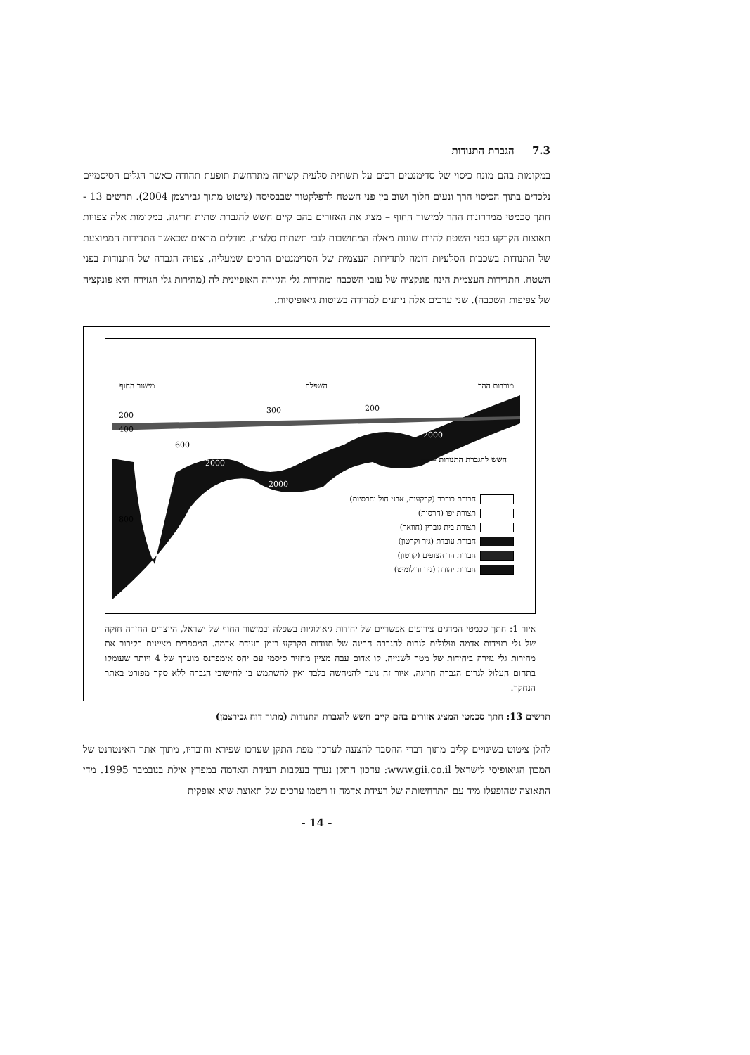7.3 הגברת התנודות
במקומות בהם מונח כיסוי של סדימנטים רכים על תשתית סלעית קשיחה מתרחשת תופעת תהודה כאשר הגלים הסיסמיים נלכדים בתוך הכיסוי הרך ונעים הלוך ושוב בין פני השטח לרפלקטור שבבסיסה (ציטוט מתוך גבירצמן 2004). תרשים 13 - חתך סכמטי ממדרונות ההר למישור החוף – מציג את האזורים בהם קיים חשש להגברת שתית חריגה. במקומות אלה צפויות תאוצות הקרקע בפני השטח להיות שונות מאלה המחושבות לגבי תשתית סלעית. מודלים מראים שכאשר התדירות הממוצעת של התנודות בשכבות הסלעיות דומה לתדירות העצמית של הסדימנטים הרכים שמעליה, צפויה הגברה של התנודות בפני השטח. התדירות העצמית הינה פונקציה של עובי השכבה ומהירות גלי הגזירה האופיינית לה (מהירות גלי הגזירה היא פונקציה של צפיפות השכבה). שני ערכים אלה ניתנים למדידה בשיטות גיאופיסיות.
מורדות ההר השפלה מישור החוף
2000
2000
2000
200
300
200
600
800
400
חשש להגברת התנודות ——
חבורת כורכר (קרקעות, אבני חול וחרסיות)
תצורת יפו (חרסית)
תצורת בית גוברין (חוואר)
חבורת עובדת (גיר וקרטון)
חבורת הר הצופים (קרטון)
חבורת יהודה (גיר ודולומיט)
איור 1: חתך סכמטי המדגים צירופים אפשריים של יחידות גיאולוגיות בשפלה ובמישור החוף של ישראל, היוצרים החזרה חזקה של גלי רעידות אדמה ועלולים לגרום להגברה חריגה של תנודות הקרקע בזמן רעידת אדמה. המספרים מציינים בקירוב את מהירות גלי גזירה ביחידות של מטר לשנייה. קו אדום עבה מציין מחזיר סיסמי עם יחס אימפדנס מוערך של 4 ויותר שעומקו בתחום העלול לגרום הגברה חריגה. איור זה נועד להמחשה בלבד ואין להשתמש בו לחישובי הגברה ללא סקר מפורט באתר הנחקר.
תרשים 13: חתך סכמטי המציג אזורים בהם קיים חשש להגברת התנודות (מתוך דוח גבירצמן)
להלן ציטוט בשינויים קלים מתוך דברי ההסבר להצעה לעדכון מפת התקן שערכו שפירא וחובריו, מתוך אתר האינטרנט של המכון הגיאופיסי לישראל www.gii.co.il: עדכון התקן נערך בעקבות רעידת האדמה במפרץ אילת בנובמבר 1995. מדי התאוצה שהופעלו מיד עם התרחשותה של רעידת אדמה זו רשמו ערכים של תאוצת שיא אופקית
- 14 -